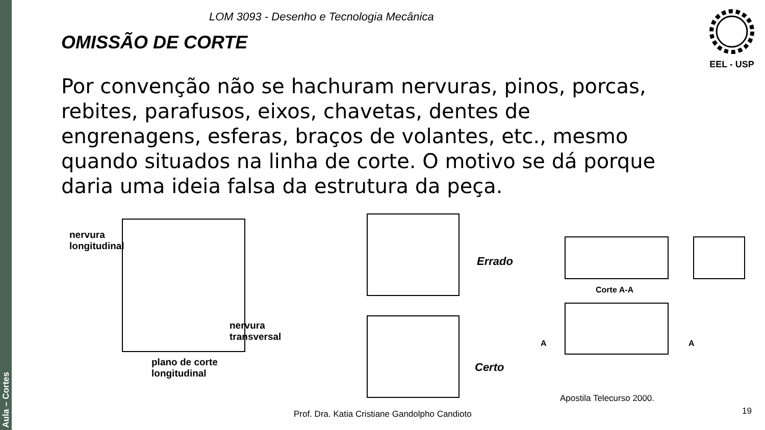Aula – Cortes
LOM 3093 - Desenho e Tecnologia Mecânica
EEL - USP
OMISSÃO DE CORTE
Por convenção não se hachuram nervuras, pinos, porcas, rebites, parafusos, eixos, chavetas, dentes de engrenagens, esferas, braços de volantes, etc., mesmo quando situados na linha de corte. O motivo se dá porque daria uma ideia falsa da estrutura da peça.
nervura
longitudinal
nervura
transversal
plano de corte
longitudinal
Errado
Certo
Corte A-A
A A
Apostila Telecurso 2000.
Prof. Dra. Katia Cristiane Gandolpho Candioto
19